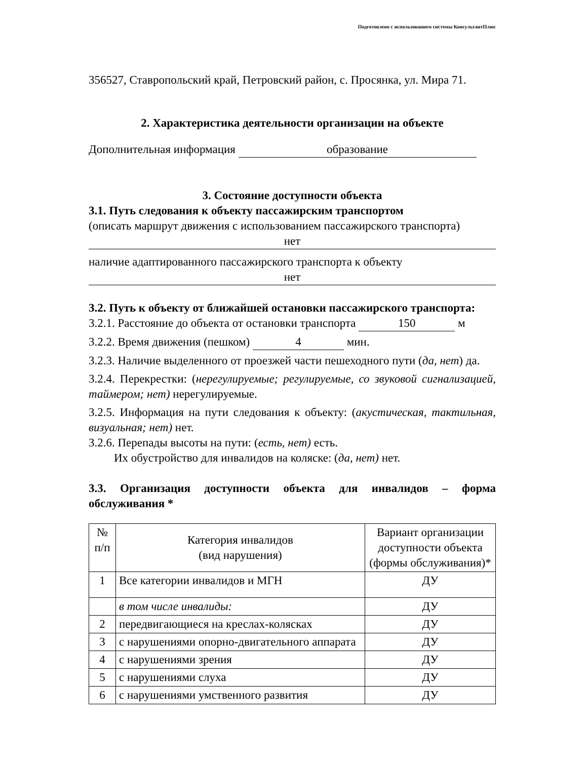Подготовлено с использованием системы КонсультантПлюс
356527, Ставропольский край, Петровский район, с. Просянка, ул. Мира 71.
2. Характеристика деятельности организации на объекте
Дополнительная информация образование
3. Состояние доступности объекта
3.1. Путь следования к объекту пассажирским транспортом
(описать маршрут движения с использованием пассажирского транспорта)
нет
наличие адаптированного пассажирского транспорта к объекту
нет
3.2. Путь к объекту от ближайшей остановки пассажирского транспорта:
3.2.1. Расстояние до объекта от остановки транспорта 150 м
3.2.2. Время движения (пешком) 4 мин.
3.2.3. Наличие выделенного от проезжей части пешеходного пути (да, нет) да.
3.2.4. Перекрестки: (нерегулируемые; регулируемые, со звуковой сигнализацией, таймером; нет) нерегулируемые.
3.2.5. Информация на пути следования к объекту: (акустическая, тактильная, визуальная; нет) нет.
3.2.6. Перепады высоты на пути: (есть, нет) есть.
Их обустройство для инвалидов на коляске: (да, нет) нет.
3.3. Организация доступности объекта для инвалидов – форма обслуживания *
| № п/п | Категория инвалидов (вид нарушения) | Вариант организации доступности объекта (формы обслуживания)* |
| 1 | Все категории инвалидов и МГН | ДУ |
| | в том числе инвалиды: | ДУ |
| 2 | передвигающиеся на креслах-колясках | ДУ |
| 3 | с нарушениями опорно-двигательного аппарата | ДУ |
| 4 | с нарушениями зрения | ДУ |
| 5 | с нарушениями слуха | ДУ |
| 6 | с нарушениями умственного развития | ДУ |